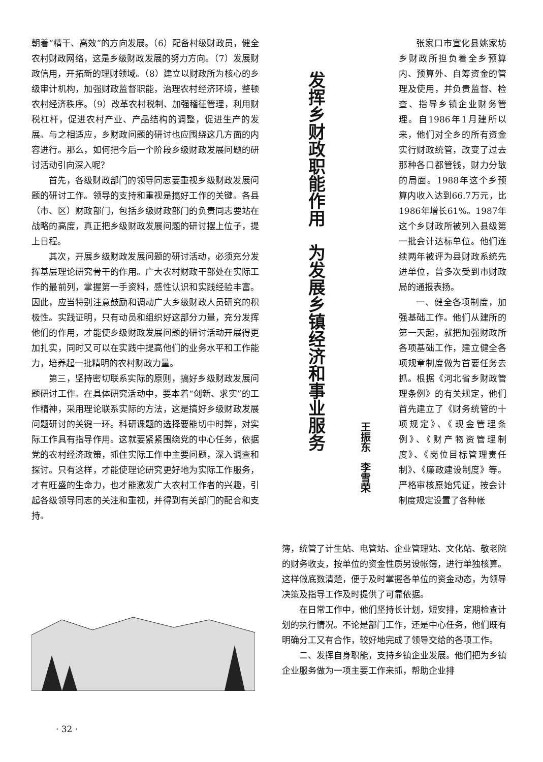朝着“精干、高效”的方向发展。（6）配备村级财政员，健全农村财政网络，这是乡级财政发展的努力方向。（7）发展财政信用，开拓新的理财领域。（8）建立以财政所为核心的乡级审计机构，加强财政监督职能，治理农村经济环境，整顿农村经济秩序。（9）改革农村税制、加强稽征管理，利用财税杠杆，促进农村产业、产品结构的调整，促进生产的发展。与之相适应，乡财政问题的研讨也应围绕这几方面的内容进行。那么，如何把今后一个阶段乡级财政发展问题的研讨活动引向深入呢？
首先，各级财政部门的领导同志要重视乡级财政发展问题的研讨工作。领导的支持和重视是搞好工作的关键。各县（市、区）财政部门，包括乡级财政部门的负责同志要站在战略的高度，真正把乡级财政发展问题的研讨摆上位子，提上日程。
其次，开展乡级财政发展问题的研讨活动，必须充分发挥基层理论研究骨干的作用。广大农村财政干部处在实际工作的最前列，掌握第一手资料，感性认识和实践经验丰富。因此，应当特别注意鼓励和调动广大乡级财政人员研究的积极性。实践证明，只有动员和组织好这部分力量，充分发挥他们的作用，才能使乡级财政发展问题的研讨活动开展得更加扎实，同时又可以在实践中提高他们的业务水平和工作能力，培养起一批精明的农村财政力量。
第三，坚持密切联系实际的原则，搞好乡级财政发展问题研讨工作。在具体研究活动中，要本着“创新、求实”的工作精神，采用理论联系实际的方法，这是搞好乡级财政发展问题研讨的关键一环。科研课题的选择要能切中时弊，对实际工作具有指导作用。这就要紧紧围绕党的中心任务，依据党的农村经济政策，抓住实际工作中主要问题，深入调查和探讨。只有这样，才能使理论研究更好地为实际工作服务，才有旺盛的生命力，也才能激发广大农村工作者的兴趣，引起各级领导同志的关注和重视，并得到有关部门的配合和支持。
发挥乡财政职能作用　为发展乡镇经济和事业服务
王振东　李雪荣
张家口市宣化县姚家坊乡财政所担负着全乡预算内、预算外、自筹资金的管理及使用，并负责监督、检查、指导乡镇企业财务管理。自1986年1月建所以来，他们对全乡的所有资金实行财政统管，改变了过去那种各口都管钱，财力分散的局面。1988年这个乡预算内收入达到66.7万元，比1986年增长61%。1987年这个乡财政所被列入县级第一批会计达标单位。他们连续两年被评为县财政系统先进单位，曾多次受到市财政局的通报表扬。
一、健全各项制度，加强基础工作。他们从建所的第一天起，就把加强财政所各项基础工作，建立健全各项规章制度做为首要任务去抓。根据《河北省乡财政管理条例》的有关规定，他们首先建立了《财务统管的十项规定》、《现金管理条例》、《财产物资管理制度》、《岗位目标管理责任制》、《廉政建设制度》等。严格审核原始凭证，按会计制度规定设置了各种帐
簿，统管了计生站、电管站、企业管理站、文化站、敬老院的财务收支，按单位的资金性质另设帐簿，进行单独核算。这样做底数清楚，便于及时掌握各单位的资金动态，为领导决策及指导工作及时提供了可靠依据。
在日常工作中，他们坚持长计划，短安排，定期检查计划的执行情况。不论是部门工作，还是中心任务，他们既有明确分工又有合作，较好地完成了领导交给的各项工作。
二、发挥自身职能，支持乡镇企业发展。他们把为乡镇企业服务做为一项主要工作来抓，帮助企业排
· 32 ·